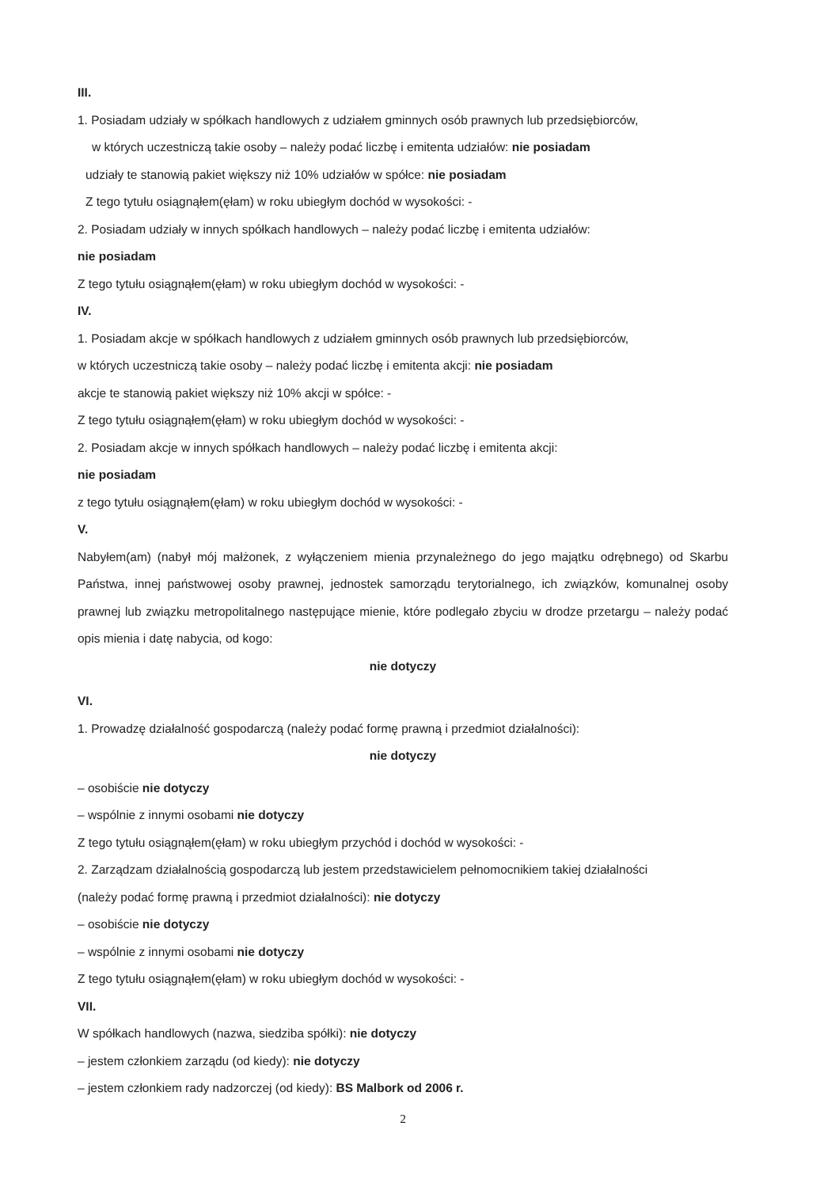III.
1. Posiadam udziały w spółkach handlowych z udziałem gminnych osób prawnych lub przedsiębiorców,
w których uczestniczą takie osoby – należy podać liczbę i emitenta udziałów: nie posiadam
udziały te stanowią pakiet większy niż 10% udziałów w spółce: nie posiadam
Z tego tytułu osiągnąłem(ęłam) w roku ubiegłym dochód w wysokości: -
2. Posiadam udziały w innych spółkach handlowych – należy podać liczbę i emitenta udziałów:
nie posiadam
Z tego tytułu osiągnąłem(ęłam) w roku ubiegłym dochód w wysokości: -
IV.
1. Posiadam akcje w spółkach handlowych z udziałem gminnych osób prawnych lub przedsiębiorców,
w których uczestniczą takie osoby – należy podać liczbę i emitenta akcji: nie posiadam
akcje te stanowią pakiet większy niż 10% akcji w spółce: -
Z tego tytułu osiągnąłem(ęłam) w roku ubiegłym dochód w wysokości: -
2. Posiadam akcje w innych spółkach handlowych – należy podać liczbę i emitenta akcji:
nie posiadam
z tego tytułu osiągnąłem(ęłam) w roku ubiegłym dochód w wysokości: -
V.
Nabyłem(am) (nabył mój małżonek, z wyłączeniem mienia przynależnego do jego majątku odrębnego) od Skarbu Państwa, innej państwowej osoby prawnej, jednostek samorządu terytorialnego, ich związków, komunalnej osoby prawnej lub związku metropolitalnego następujące mienie, które podlegało zbyciu w drodze przetargu – należy podać opis mienia i datę nabycia, od kogo:
nie dotyczy
VI.
1. Prowadzę działalność gospodarczą (należy podać formę prawną i przedmiot działalności):
nie dotyczy
– osobiście nie dotyczy
– wspólnie z innymi osobami nie dotyczy
Z tego tytułu osiągnąłem(ęłam) w roku ubiegłym przychód i dochód w wysokości: -
2. Zarządzam działalnością gospodarczą lub jestem przedstawicielem pełnomocnikiem takiej działalności
(należy podać formę prawną i przedmiot działalności): nie dotyczy
– osobiście nie dotyczy
– wspólnie z innymi osobami nie dotyczy
Z tego tytułu osiągnąłem(ęłam) w roku ubiegłym dochód w wysokości: -
VII.
W spółkach handlowych (nazwa, siedziba spółki): nie dotyczy
– jestem członkiem zarządu (od kiedy): nie dotyczy
– jestem członkiem rady nadzorczej (od kiedy): BS Malbork od 2006 r.
2